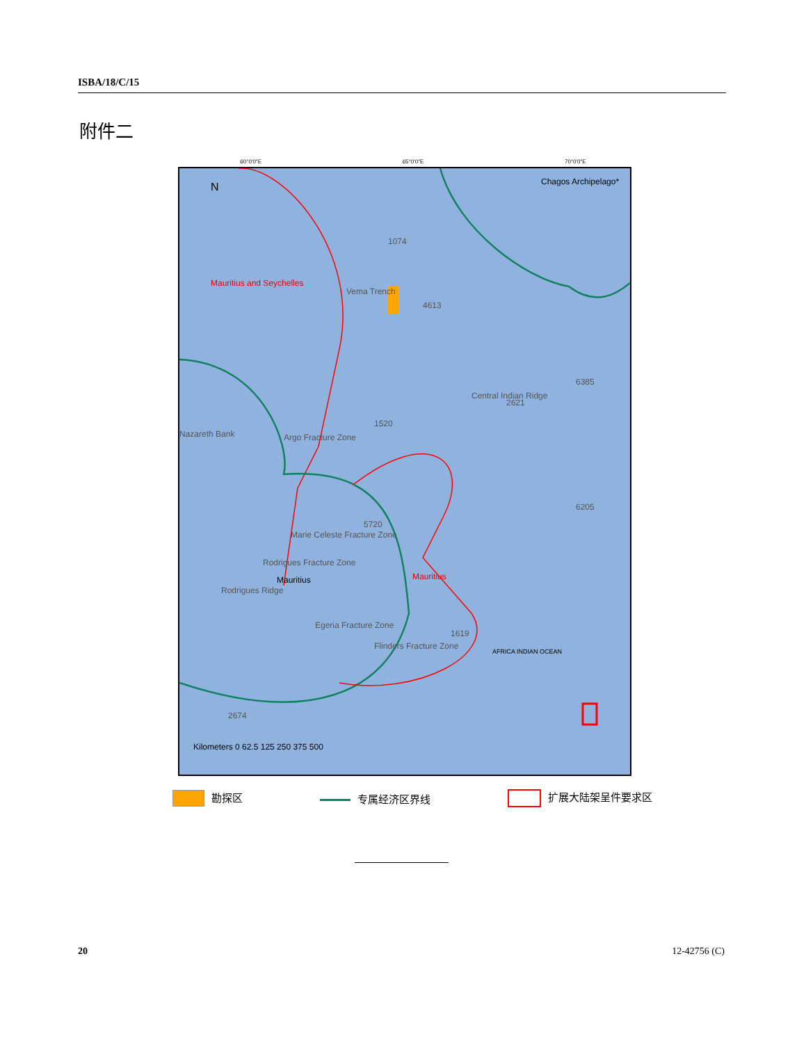ISBA/18/C/15
附件二
Chagos Archipelago* N
Mauritius and Seychelles
4613
1074
Vema Trench
Nazareth Bank Argo Fracture Zone
Marie Celeste Fracture Zone
Rodrigues Fracture Zone
Mauritius
Rodrigues Ridge
Mauritius
Egeria Fracture Zone
Flinders Fracture Zone
Central Indian Ridge
6385
2621
6205
5720
1619
2674
1520
Kilometers 0 62.5 125 250 375 500
AFRICA INDIAN OCEAN
60°0'0"E 65°0'0"E 70°0'0"E
勘探区 专属经济区界线 扩展大陆架呈件要求区
20 12-42756 (C)